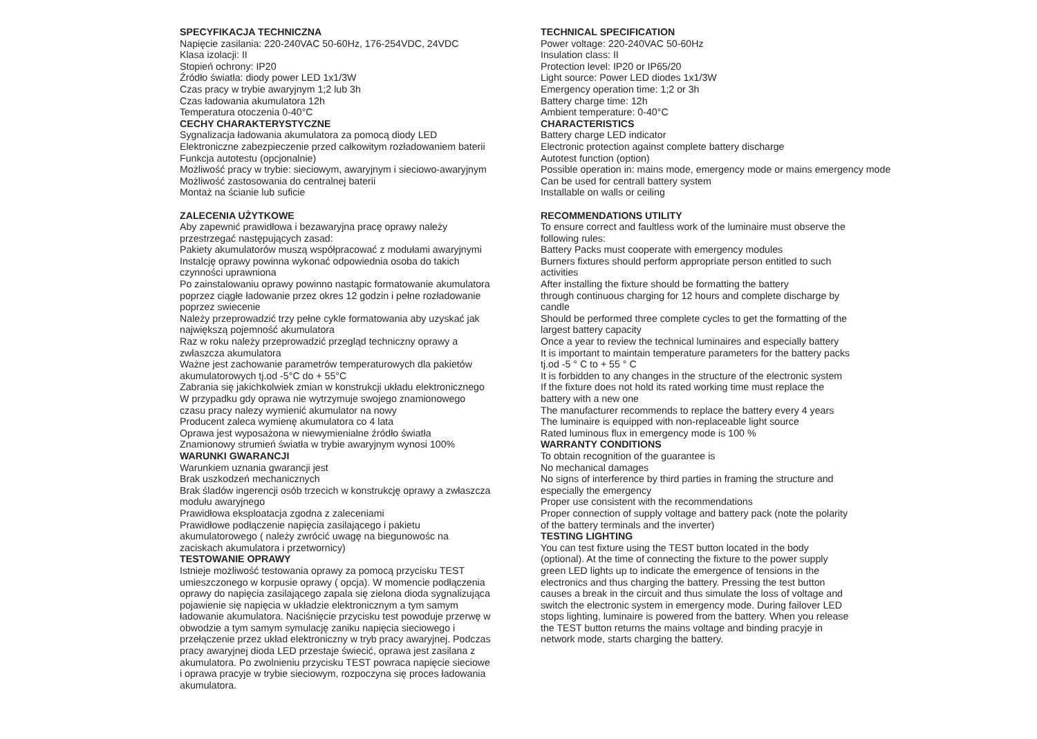SPECYFIKACJA TECHNICZNA Napięcie zasilania: 220-240VAC 50-60Hz, 176-254VDC, 24VDC Klasa izolacji: II Stopień ochrony: IP20 Źródło światła: diody power LED 1x1/3W Czas pracy w trybie awaryjnym 1;2 lub 3h Czas ładowania akumulatora 12h Temperatura otoczenia 0-40°C CECHY CHARAKTERYSTYCZNE Sygnalizacja ładowania akumulatora za pomocą diody LED Elektroniczne zabezpieczenie przed całkowitym rozładowaniem baterii Funkcja autotestu (opcjonalnie) Możliwość pracy w trybie: sieciowym, awaryjnym i sieciowo-awaryjnym Możliwość zastosowania do centralnej baterii Montaż na ścianie lub suficie ZALECENIA UŻYTKOWE Aby zapewnić prawidłowa i bezawaryjna pracę oprawy należy przestrzegać następujących zasad: Pakiety akumulatorów muszą współpracować z modułami awaryjnymi Instalcję oprawy powinna wykonać odpowiednia osoba do takich czynności uprawniona Po zainstalowaniu oprawy powinno nastąpic formatowanie akumulatora poprzez ciągłe ładowanie przez okres 12 godzin i pełne rozładowanie poprzez swiecenie Należy przeprowadzić trzy pełne cykle formatowania aby uzyskać jak największą pojemność akumulatora Raz w roku należy przeprowadzić przegląd techniczny oprawy a zwłaszcza akumulatora Ważne jest zachowanie parametrów temperaturowych dla pakietów akumulatorowych tj.od -5°C do + 55°C Zabrania się jakichkolwiek zmian w konstrukcji układu elektronicznego W przypadku gdy oprawa nie wytrzymuje swojego znamionowego czasu pracy nalezy wymienić akumulator na nowy Producent zaleca wymienę akumulatora co 4 lata Oprawa jest wyposażona w niewymienialne źródło światła Znamionowy strumień światła w trybie awaryjnym wynosi 100% WARUNKI GWARANCJI Warunkiem uznania gwarancji jest Brak uszkodzeń mechanicznych Brak śladów ingerencji osób trzecich w konstrukcję oprawy a zwłaszcza modułu awaryjnego Prawidłowa eksploatacja zgodna z zaleceniami Prawidłowe podłączenie napięcia zasilającego i pakietu akumulatorowego ( należy zwrócić uwagę na biegunowośc na zaciskach akumulatora i przetwornicy) TESTOWANIE OPRAWY Istnieje możliwość testowania oprawy za pomocą przycisku TEST umieszczonego w korpusie oprawy ( opcja). W momencie podłączenia oprawy do napięcia zasilającego zapala się zielona dioda sygnalizująca pojawienie się napięcia w układzie elektronicznym a tym samym ładowanie akumulatora. Naciśnięcie przycisku test powoduje przerwę w obwodzie a tym samym symulację zaniku napięcia sieciowego i przełączenie przez układ elektroniczny w tryb pracy awaryjnej. Podczas pracy awaryjnej dioda LED przestaje świecić, oprawa jest zasilana z akumulatora. Po zwolnieniu przycisku TEST powraca napięcie sieciowe i oprawa pracyje w trybie sieciowym, rozpoczyna się proces ładowania akumulatora.
TECHNICAL SPECIFICATION Power voltage: 220-240VAC 50-60Hz Insulation class: II Protection level: IP20 or IP65/20 Light source: Power LED diodes 1x1/3W Emergency operation time: 1;2 or 3h Battery charge time: 12h Ambient temperature: 0-40°C CHARACTERISTICS Battery charge LED indicator Electronic protection against complete battery discharge Autotest function (option) Possible operation in: mains mode, emergency mode or mains emergency mode Can be used for centrall battery system Installable on walls or ceiling RECOMMENDATIONS UTILITY To ensure correct and faultless work of the luminaire must observe the following rules: Battery Packs must cooperate with emergency modules Burners fixtures should perform appropriate person entitled to such activities After installing the fixture should be formatting the battery through continuous charging for 12 hours and complete discharge by candle Should be performed three complete cycles to get the formatting of the largest battery capacity Once a year to review the technical luminaires and especially battery It is important to maintain temperature parameters for the battery packs tj.od -5 ° C to + 55 ° C It is forbidden to any changes in the structure of the electronic system If the fixture does not hold its rated working time must replace the battery with a new one The manufacturer recommends to replace the battery every 4 years The luminaire is equipped with non-replaceable light source Rated luminous flux in emergency mode is 100 % WARRANTY CONDITIONS To obtain recognition of the guarantee is No mechanical damages No signs of interference by third parties in framing the structure and especially the emergency Proper use consistent with the recommendations Proper connection of supply voltage and battery pack (note the polarity of the battery terminals and the inverter) TESTING LIGHTING You can test fixture using the TEST button located in the body (optional). At the time of connecting the fixture to the power supply green LED lights up to indicate the emergence of tensions in the electronics and thus charging the battery. Pressing the test button causes a break in the circuit and thus simulate the loss of voltage and switch the electronic system in emergency mode. During failover LED stops lighting, luminaire is powered from the battery. When you release the TEST button returns the mains voltage and binding pracyje in network mode, starts charging the battery.